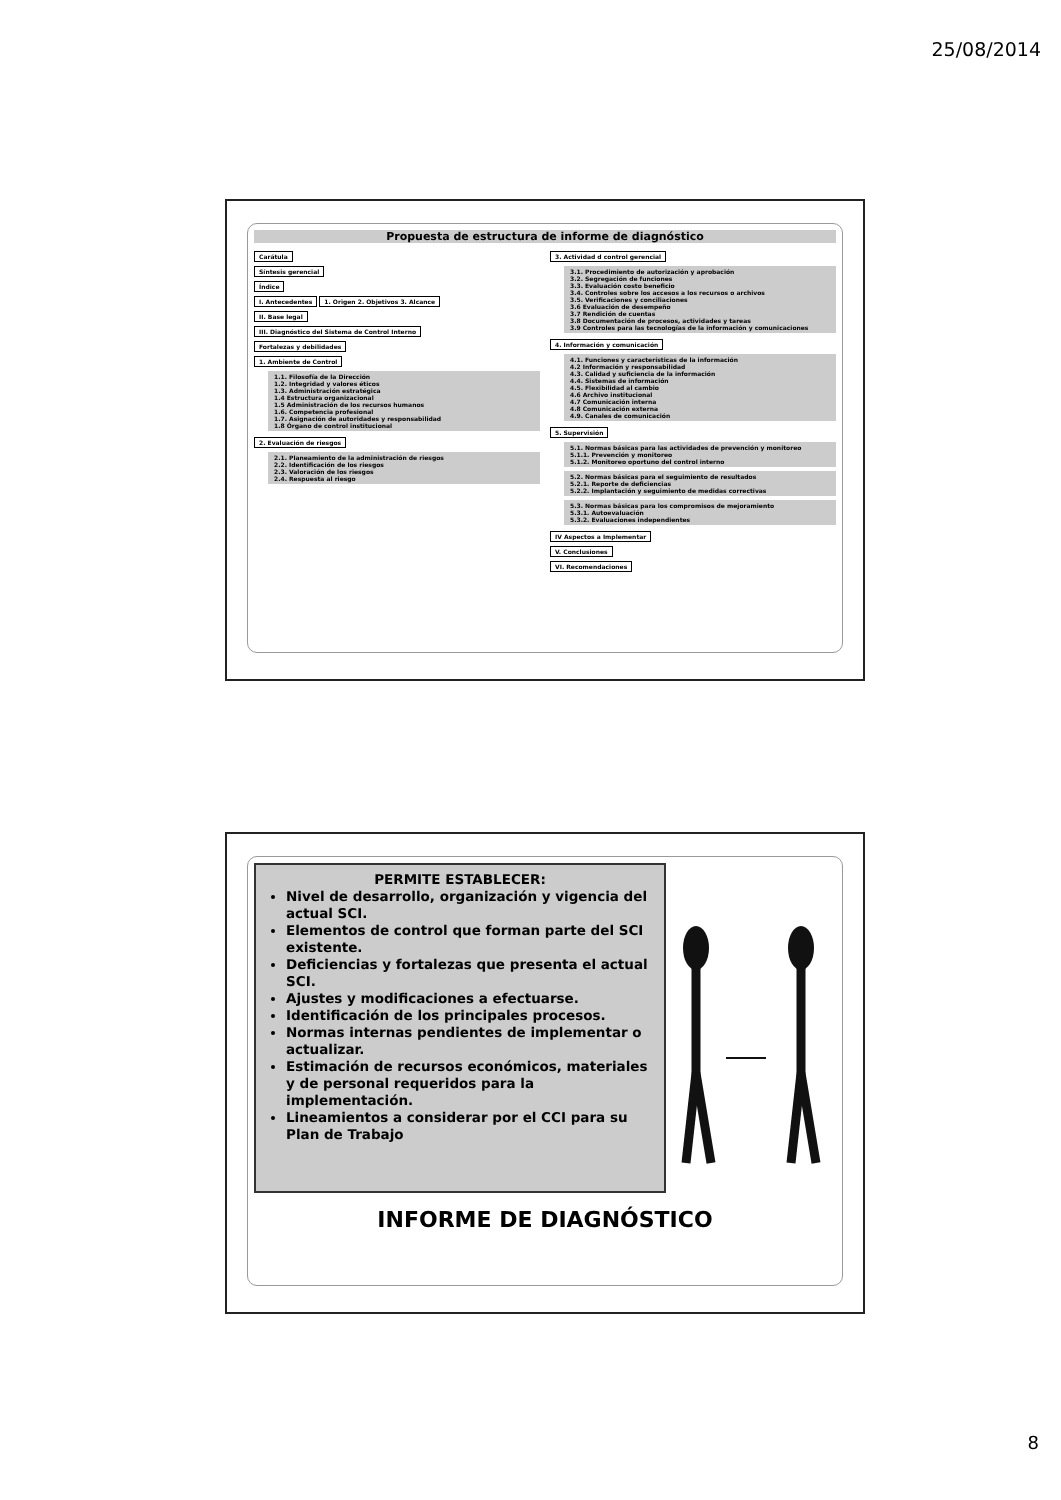25/08/2014
Propuesta de estructura de informe de diagnóstico
Carátula
Síntesis gerencial
Índice
I. Antecedentes 1. Origen 2. Objetivos 3. Alcance
II. Base legal
III. Diagnóstico del Sistema de Control Interno
Fortalezas y debilidades
1. Ambiente de Control
1.1. Filosofía de la Dirección
1.2. Integridad y valores éticos
1.3. Administración estratégica
1.4 Estructura organizacional
1.5 Administración de los recursos humanos
1.6. Competencia profesional
1.7. Asignación de autoridades y responsabilidad
1.8 Órgano de control institucional
2. Evaluación de riesgos
2.1. Planeamiento de la administración de riesgos
2.2. Identificación de los riesgos
2.3. Valoración de los riesgos
2.4. Respuesta al riesgo
3. Actividad d control gerencial
3.1. Procedimiento de autorización y aprobación
3.2. Segregación de funciones
3.3. Evaluación costo beneficio
3.4. Controles sobre los accesos a los recursos o archivos
3.5. Verificaciones y conciliaciones
3.6 Evaluación de desempeño
3.7 Rendición de cuentas
3.8 Documentación de procesos, actividades y tareas
3.9 Controles para las tecnologías de la información y comunicaciones
4. Información y comunicación
4.1. Funciones y características de la información
4.2 Información y responsabilidad
4.3. Calidad y suficiencia de la información
4.4. Sistemas de información
4.5. Flexibilidad al cambio
4.6 Archivo institucional
4.7 Comunicación interna
4.8 Comunicación externa
4.9. Canales de comunicación
5. Supervisión
5.1. Normas básicas para las actividades de prevención y monitoreo
5.1.1. Prevención y monitoreo
5.1.2. Monitoreo oportuno del control interno
5.2. Normas básicas para el seguimiento de resultados
5.2.1. Reporte de deficiencias
5.2.2. Implantación y seguimiento de medidas correctivas
5.3. Normas básicas para los compromisos de mejoramiento
5.3.1. Autoevaluación
5.3.2. Evaluaciones independientes
IV Aspectos a Implementar
V. Conclusiones
VI. Recomendaciones
PERMITE ESTABLECER:
Nivel de desarrollo, organización y vigencia del actual SCI.
Elementos de control que forman parte del SCI existente.
Deficiencias y fortalezas que presenta el actual SCI.
Ajustes y modificaciones a efectuarse.
Identificación de los principales procesos.
Normas internas pendientes de implementar o actualizar.
Estimación de recursos económicos, materiales y de personal requeridos para la implementación.
Lineamientos a considerar por el CCI para su Plan de Trabajo
INFORME DE DIAGNÓSTICO
8